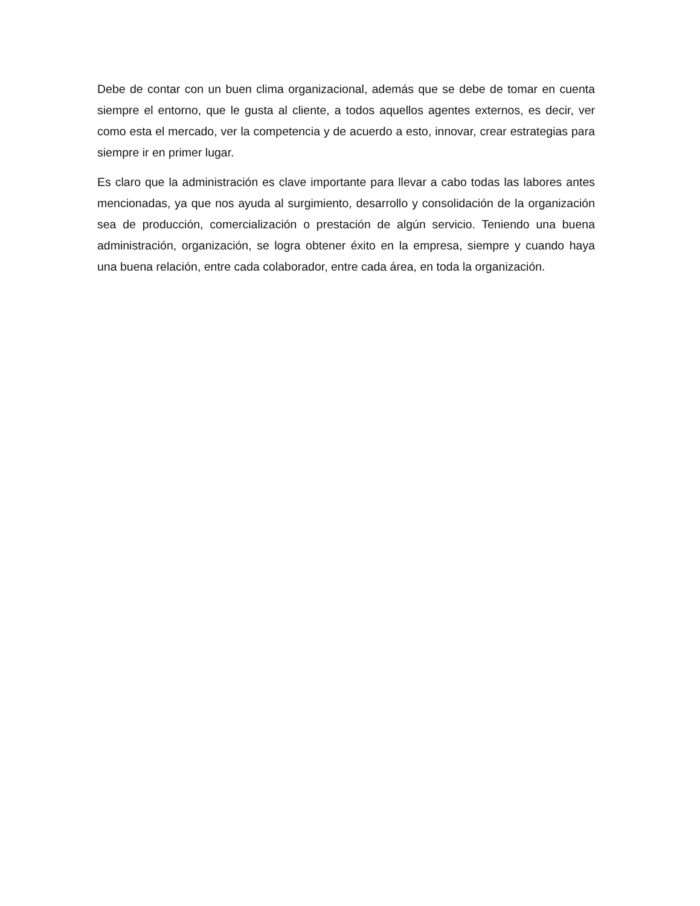Debe de contar con un buen clima organizacional, además que se debe de tomar en cuenta siempre el entorno, que le gusta al cliente, a todos aquellos agentes externos, es decir, ver como esta el mercado, ver la competencia y de acuerdo a esto, innovar, crear estrategias para siempre ir en primer lugar.
Es claro que la administración es clave importante para llevar a cabo todas las labores antes mencionadas, ya que nos ayuda al surgimiento, desarrollo y consolidación de la organización sea de producción, comercialización o prestación de algún servicio. Teniendo una buena administración, organización, se logra obtener éxito en la empresa, siempre y cuando haya una buena relación, entre cada colaborador, entre cada área, en toda la organización.